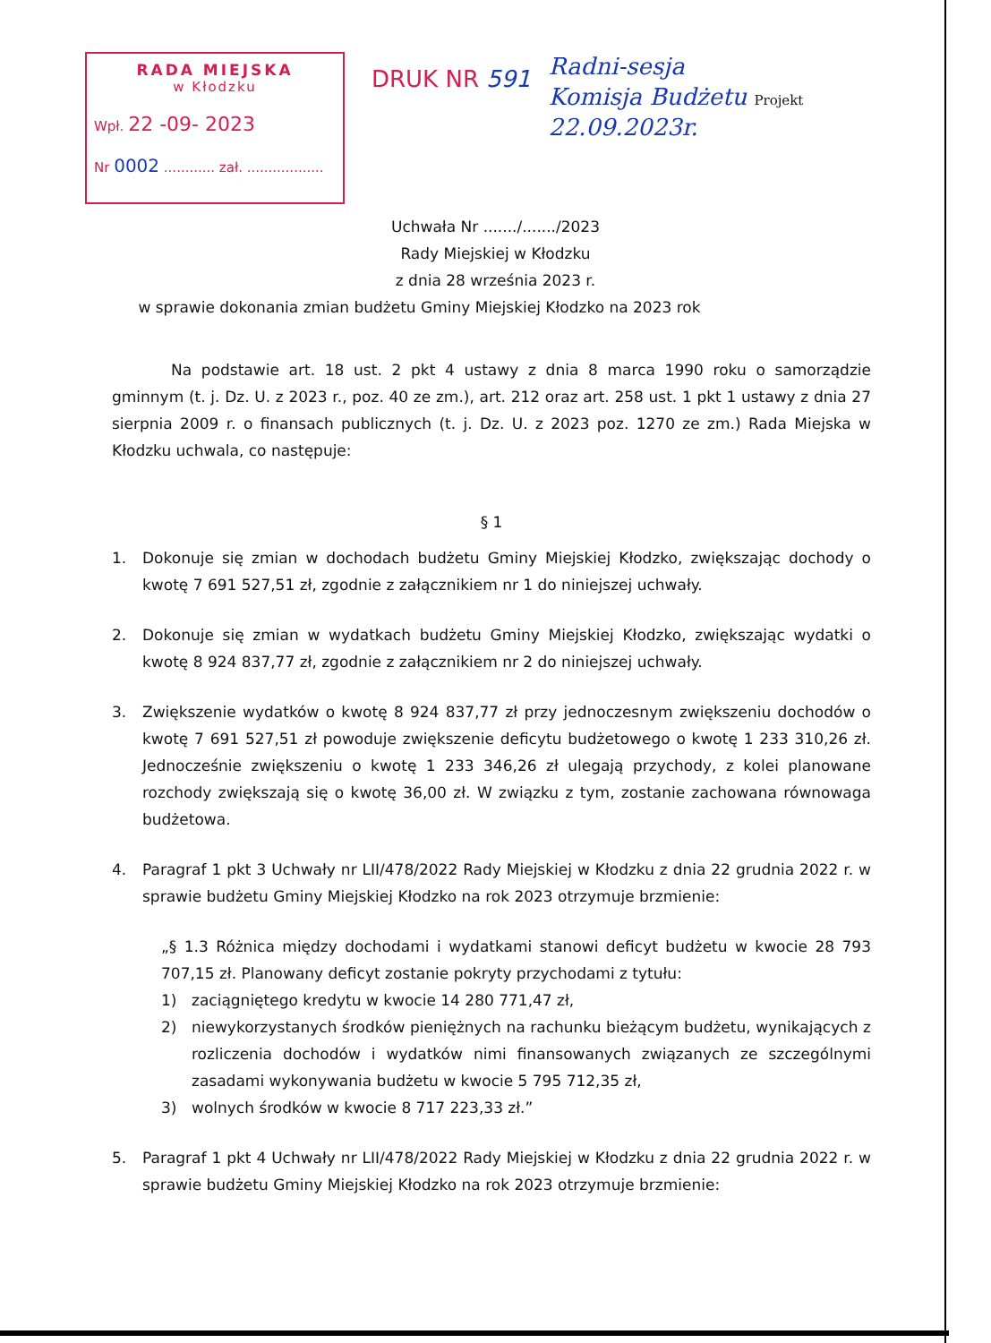RADA MIEJSKA
w Kłodzku
Wpł. 22 -09- 2023
Nr 0002 ............ zał. ..................
DRUK NR 591
Radni-sesja
Komisja Budżetu Projekt
22.09.2023r.
Uchwała Nr ......./......./2023
Rady Miejskiej w Kłodzku
z dnia 28 września 2023 r.
w sprawie dokonania zmian budżetu Gminy Miejskiej Kłodzko na 2023 rok
Na podstawie art. 18 ust. 2 pkt 4 ustawy z dnia 8 marca 1990 roku o samorządzie gminnym (t. j. Dz. U. z 2023 r., poz. 40 ze zm.), art. 212 oraz art. 258 ust. 1 pkt 1 ustawy z dnia 27 sierpnia 2009 r. o finansach publicznych (t. j. Dz. U. z 2023 poz. 1270 ze zm.) Rada Miejska w Kłodzku uchwala, co następuje:
§ 1
1. Dokonuje się zmian w dochodach budżetu Gminy Miejskiej Kłodzko, zwiększając dochody o kwotę 7 691 527,51 zł, zgodnie z załącznikiem nr 1 do niniejszej uchwały.
2. Dokonuje się zmian w wydatkach budżetu Gminy Miejskiej Kłodzko, zwiększając wydatki o kwotę 8 924 837,77 zł, zgodnie z załącznikiem nr 2 do niniejszej uchwały.
3. Zwiększenie wydatków o kwotę 8 924 837,77 zł przy jednoczesnym zwiększeniu dochodów o kwotę 7 691 527,51 zł powoduje zwiększenie deficytu budżetowego o kwotę 1 233 310,26 zł. Jednocześnie zwiększeniu o kwotę 1 233 346,26 zł ulegają przychody, z kolei planowane rozchody zwiększają się o kwotę 36,00 zł. W związku z tym, zostanie zachowana równowaga budżetowa.
4. Paragraf 1 pkt 3 Uchwały nr LII/478/2022 Rady Miejskiej w Kłodzku z dnia 22 grudnia 2022 r. w sprawie budżetu Gminy Miejskiej Kłodzko na rok 2023 otrzymuje brzmienie:
„§ 1.3 Różnica między dochodami i wydatkami stanowi deficyt budżetu w kwocie 28 793 707,15 zł. Planowany deficyt zostanie pokryty przychodami z tytułu:
1) zaciągniętego kredytu w kwocie 14 280 771,47 zł,
2) niewykorzystanych środków pieniężnych na rachunku bieżącym budżetu, wynikających z rozliczenia dochodów i wydatków nimi finansowanych związanych ze szczególnymi zasadami wykonywania budżetu w kwocie 5 795 712,35 zł,
3) wolnych środków w kwocie 8 717 223,33 zł.”
5. Paragraf 1 pkt 4 Uchwały nr LII/478/2022 Rady Miejskiej w Kłodzku z dnia 22 grudnia 2022 r. w sprawie budżetu Gminy Miejskiej Kłodzko na rok 2023 otrzymuje brzmienie: